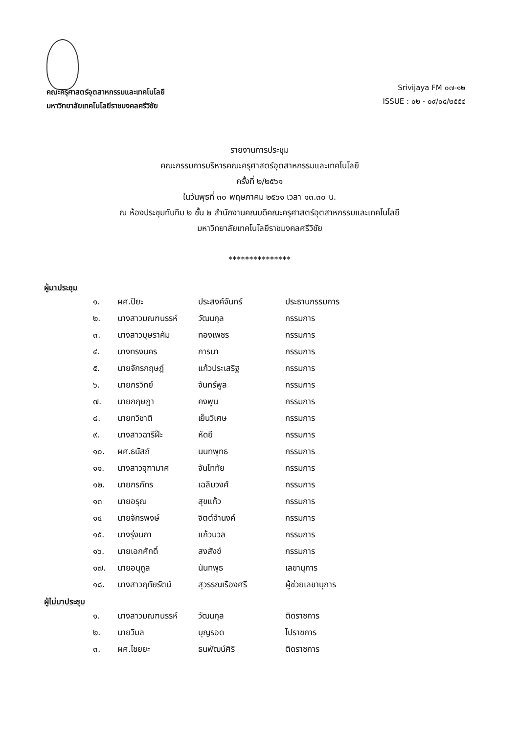คณะครุศาสตร์อุตสาหกรรมและเทคโนโลยี
มหาวิทยาลัยเทคโนโลยีราชมงคลศรีวิชัย
Srivijaya FM ๐๗-๑๒
ISSUE : ๐๒ - ๐๙/๐๔/๒๕๕๔
รายงานการประชุม
คณะกรรมการบริหารคณะครุศาสตร์อุตสาหกรรมและเทคโนโลยี
ครั้งที่ ๒/๒๕๖๑
ในวันพุธที่ ๓๐ พฤษภาคม ๒๕๖๑ เวลา ๑๓.๓๐ น.
ณ ห้องประชุมทับทิม ๒ ชั้น ๒ สำนักงานคณบดีคณะครุศาสตร์อุตสาหกรรมและเทคโนโลยี
มหาวิทยาลัยเทคโนโลยีราชมงคลศรีวิชัย
***************
ผู้มาประชุม
| ๑. | ผศ.ปิยะ | ประสงค์จันทร์ | ประธานกรรมการ |
| ๒. | นางสาวมณฑนรรห์ | วัฒนกุล | กรรมการ |
| ๓. | นางสาวบุษราคัม | ทองเพชร | กรรมการ |
| ๔. | นางทรงนคร | การนา | กรรมการ |
| ๕. | นายจักรกฤษฎ์ | แก้วประเสริฐ | กรรมการ |
| ๖. | นายกรวิทย์ | จันทร์พูล | กรรมการ |
| ๗. | นายกฤษฎา | คงพูน | กรรมการ |
| ๘. | นายทวิชาติ | เย็นวิเศษ | กรรมการ |
| ๙. | นางสาวฉารีฝ๊ะ | หัดยี | กรรมการ |
| ๑๐. | ผศ.ธนัสถ์ | นนทพุทธ | กรรมการ |
| ๑๑. | นางสาวจุฑามาศ | จันโททัย | กรรมการ |
| ๑๒. | นายกรภัทร | เฉลิมวงศ์ | กรรมการ |
| ๑๓ | นายอรุณ | สุขแก้ว | กรรมการ |
| ๑๔ | นายจักรพงษ์ | จิตต์จำนงค์ | กรรมการ |
| ๑๕. | นางรุ่งนภา | แก้วนวล | กรรมการ |
| ๑๖. | นายเอกศักดิ์ | สงสังข์ | กรรมการ |
| ๑๗. | นายอนุกูล | นันทพุธ | เลขานุการ |
| ๑๘. | นางสาวฤทัยรัตน์ | สุวรรณเรืองศรี | ผู้ช่วยเลขานุการ |
ผู้ไม่มาประชุม
| ๑. | นางสาวมณฑนรรห์ | วัฒนกุล | ติดราชการ |
| ๒. | นายวิมล | บุญรอด | ไปราชการ |
| ๓. | ผศ.ไชยยะ | ธนพัฒน์ศิริ | ติดราชการ |